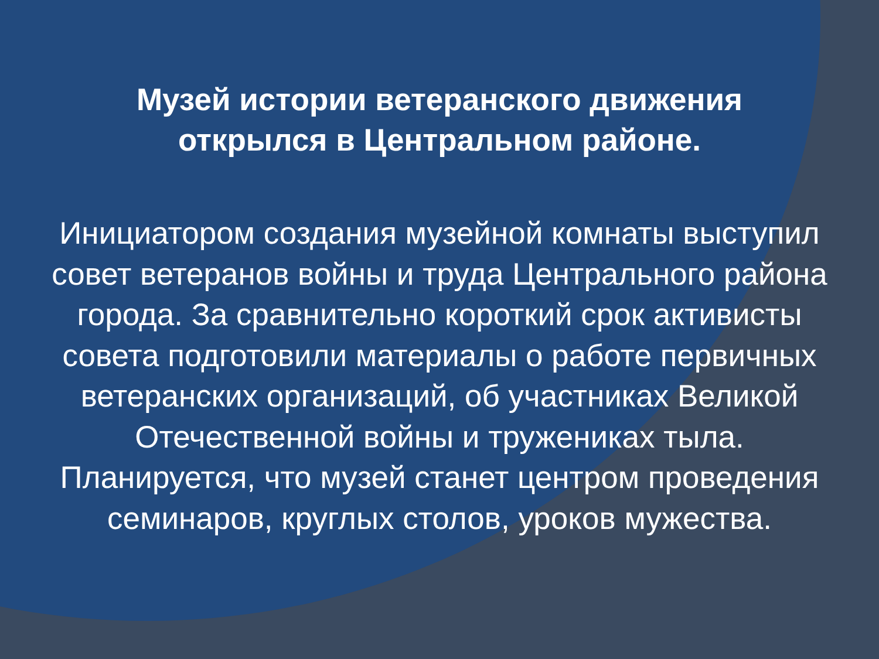Музей истории ветеранского движения
открылся в Центральном районе.
Инициатором создания музейной комнаты выступил совет ветеранов войны и труда Центрального района города. За сравнительно короткий срок активисты совета подготовили материалы о работе первичных ветеранских организаций, об участниках Великой Отечественной войны и тружениках тыла. Планируется, что музей станет центром проведения семинаров, круглых столов, уроков мужества.